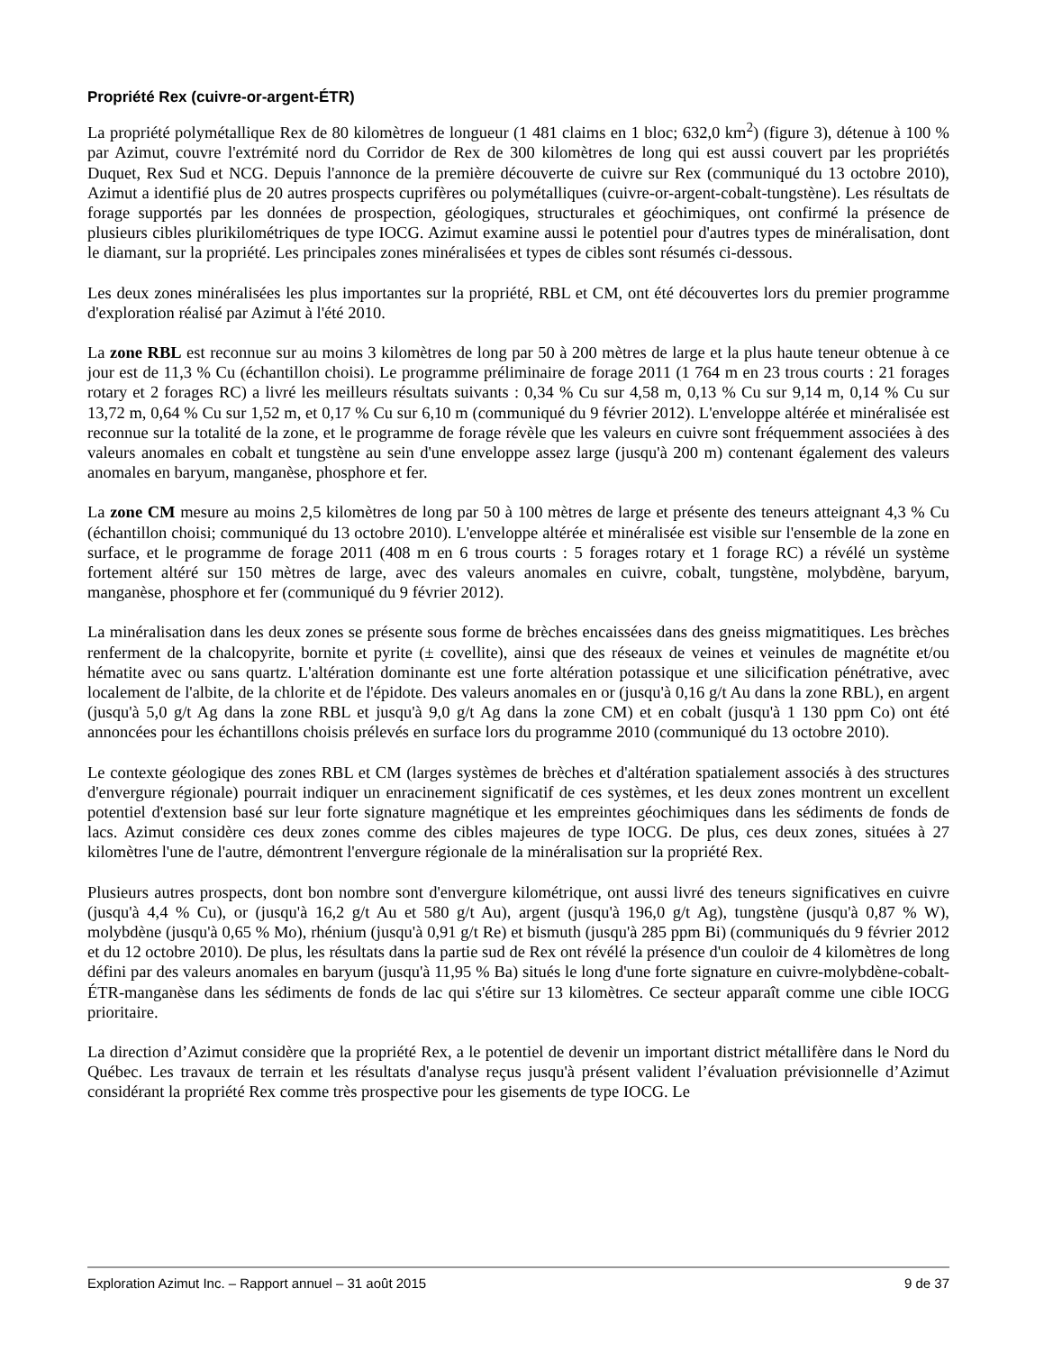Propriété Rex (cuivre-or-argent-ÉTR)
La propriété polymétallique Rex de 80 kilomètres de longueur (1 481 claims en 1 bloc; 632,0 km<sup>2</sup>) (figure 3), détenue à 100 % par Azimut, couvre l'extrémité nord du Corridor de Rex de 300 kilomètres de long qui est aussi couvert par les propriétés Duquet, Rex Sud et NCG. Depuis l'annonce de la première découverte de cuivre sur Rex (communiqué du 13 octobre 2010), Azimut a identifié plus de 20 autres prospects cuprifères ou polymétalliques (cuivre-or-argent-cobalt-tungstène). Les résultats de forage supportés par les données de prospection, géologiques, structurales et géochimiques, ont confirmé la présence de plusieurs cibles plurikilométriques de type IOCG. Azimut examine aussi le potentiel pour d'autres types de minéralisation, dont le diamant, sur la propriété. Les principales zones minéralisées et types de cibles sont résumés ci-dessous.
Les deux zones minéralisées les plus importantes sur la propriété, RBL et CM, ont été découvertes lors du premier programme d'exploration réalisé par Azimut à l'été 2010.
La zone RBL est reconnue sur au moins 3 kilomètres de long par 50 à 200 mètres de large et la plus haute teneur obtenue à ce jour est de 11,3 % Cu (échantillon choisi). Le programme préliminaire de forage 2011 (1 764 m en 23 trous courts : 21 forages rotary et 2 forages RC) a livré les meilleurs résultats suivants : 0,34 % Cu sur 4,58 m, 0,13 % Cu sur 9,14 m, 0,14 % Cu sur 13,72 m, 0,64 % Cu sur 1,52 m, et 0,17 % Cu sur 6,10 m (communiqué du 9 février 2012). L'enveloppe altérée et minéralisée est reconnue sur la totalité de la zone, et le programme de forage révèle que les valeurs en cuivre sont fréquemment associées à des valeurs anomales en cobalt et tungstène au sein d'une enveloppe assez large (jusqu'à 200 m) contenant également des valeurs anomales en baryum, manganèse, phosphore et fer.
La zone CM mesure au moins 2,5 kilomètres de long par 50 à 100 mètres de large et présente des teneurs atteignant 4,3 % Cu (échantillon choisi; communiqué du 13 octobre 2010). L'enveloppe altérée et minéralisée est visible sur l'ensemble de la zone en surface, et le programme de forage 2011 (408 m en 6 trous courts : 5 forages rotary et 1 forage RC) a révélé un système fortement altéré sur 150 mètres de large, avec des valeurs anomales en cuivre, cobalt, tungstène, molybdène, baryum, manganèse, phosphore et fer (communiqué du 9 février 2012).
La minéralisation dans les deux zones se présente sous forme de brèches encaissées dans des gneiss migmatitiques. Les brèches renferment de la chalcopyrite, bornite et pyrite (± covellite), ainsi que des réseaux de veines et veinules de magnétite et/ou hématite avec ou sans quartz. L'altération dominante est une forte altération potassique et une silicification pénétrative, avec localement de l'albite, de la chlorite et de l'épidote. Des valeurs anomales en or (jusqu'à 0,16 g/t Au dans la zone RBL), en argent (jusqu'à 5,0 g/t Ag dans la zone RBL et jusqu'à 9,0 g/t Ag dans la zone CM) et en cobalt (jusqu'à 1 130 ppm Co) ont été annoncées pour les échantillons choisis prélevés en surface lors du programme 2010 (communiqué du 13 octobre 2010).
Le contexte géologique des zones RBL et CM (larges systèmes de brèches et d'altération spatialement associés à des structures d'envergure régionale) pourrait indiquer un enracinement significatif de ces systèmes, et les deux zones montrent un excellent potentiel d'extension basé sur leur forte signature magnétique et les empreintes géochimiques dans les sédiments de fonds de lacs. Azimut considère ces deux zones comme des cibles majeures de type IOCG. De plus, ces deux zones, situées à 27 kilomètres l'une de l'autre, démontrent l'envergure régionale de la minéralisation sur la propriété Rex.
Plusieurs autres prospects, dont bon nombre sont d'envergure kilométrique, ont aussi livré des teneurs significatives en cuivre (jusqu'à 4,4 % Cu), or (jusqu'à 16,2 g/t Au et 580 g/t Au), argent (jusqu'à 196,0 g/t Ag), tungstène (jusqu'à 0,87 % W), molybdène (jusqu'à 0,65 % Mo), rhénium (jusqu'à 0,91 g/t Re) et bismuth (jusqu'à 285 ppm Bi) (communiqués du 9 février 2012 et du 12 octobre 2010). De plus, les résultats dans la partie sud de Rex ont révélé la présence d'un couloir de 4 kilomètres de long défini par des valeurs anomales en baryum (jusqu'à 11,95 % Ba) situés le long d'une forte signature en cuivre-molybdène-cobalt-ÉTR-manganèse dans les sédiments de fonds de lac qui s'étire sur 13 kilomètres. Ce secteur apparaît comme une cible IOCG prioritaire.
La direction d’Azimut considère que la propriété Rex, a le potentiel de devenir un important district métallifère dans le Nord du Québec. Les travaux de terrain et les résultats d'analyse reçus jusqu'à présent valident l’évaluation prévisionnelle d’Azimut considérant la propriété Rex comme très prospective pour les gisements de type IOCG. Le
Exploration Azimut Inc. – Rapport annuel – 31 août 2015 9 de 37